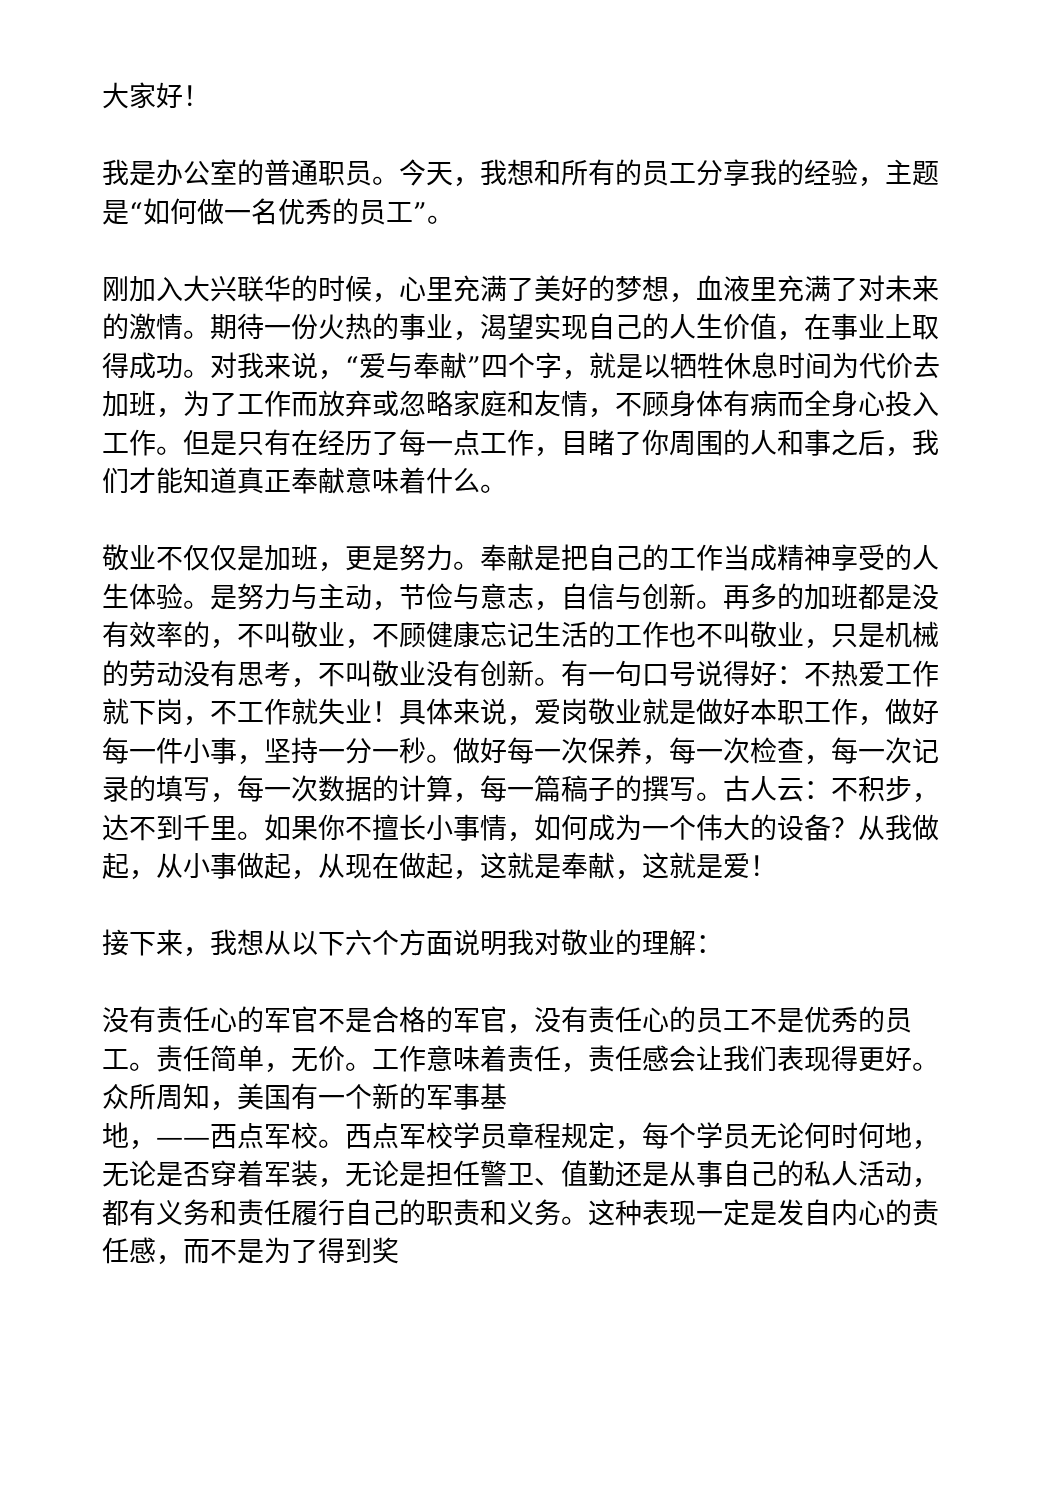大家好！
我是办公室的普通职员。今天，我想和所有的员工分享我的经验，主题是“如何做一名优秀的员工”。
刚加入大兴联华的时候，心里充满了美好的梦想，血液里充满了对未来的激情。期待一份火热的事业，渴望实现自己的人生价值，在事业上取得成功。对我来说，“爱与奉献”四个字，就是以牺牲休息时间为代价去加班，为了工作而放弃或忽略家庭和友情，不顾身体有病而全身心投入工作。但是只有在经历了每一点工作，目睹了你周围的人和事之后，我们才能知道真正奉献意味着什么。
敬业不仅仅是加班，更是努力。奉献是把自己的工作当成精神享受的人生体验。是努力与主动，节俭与意志，自信与创新。再多的加班都是没有效率的，不叫敬业，不顾健康忘记生活的工作也不叫敬业，只是机械的劳动没有思考，不叫敬业没有创新。有一句口号说得好：不热爱工作就下岗，不工作就失业！具体来说，爱岗敬业就是做好本职工作，做好每一件小事，坚持一分一秒。做好每一次保养，每一次检查，每一次记录的填写，每一次数据的计算，每一篇稿子的撰写。古人云：不积步，达不到千里。如果你不擅长小事情，如何成为一个伟大的设备？从我做起，从小事做起，从现在做起，这就是奉献，这就是爱！
接下来，我想从以下六个方面说明我对敬业的理解：
没有责任心的军官不是合格的军官，没有责任心的员工不是优秀的员工。责任简单，无价。工作意味着责任，责任感会让我们表现得更好。众所周知，美国有一个新的军事基
地，——西点军校。西点军校学员章程规定，每个学员无论何时何地，无论是否穿着军装，无论是担任警卫、值勤还是从事自己的私人活动，都有义务和责任履行自己的职责和义务。这种表现一定是发自内心的责任感，而不是为了得到奖